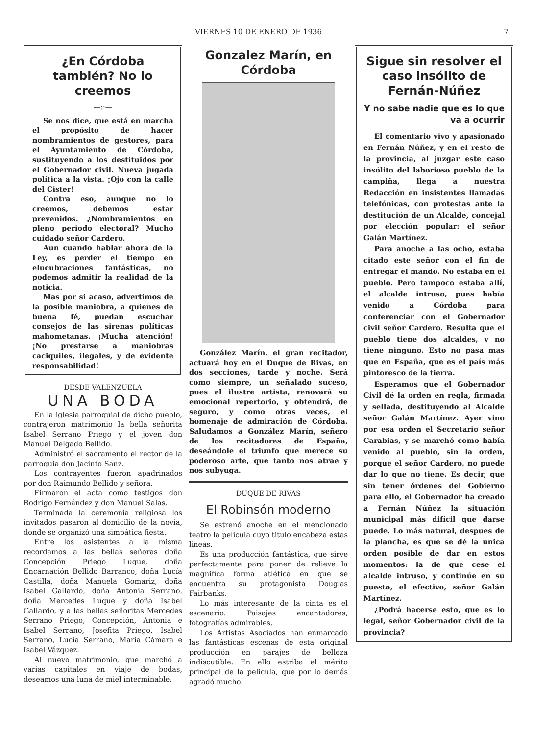VIERNES 10 DE ENERO DE 1936 7
¿En Córdoba también? No lo creemos
—::—
Se nos dice, que está en marcha el propósito de hacer nombramientos de gestores, para el Ayuntamiento de Córdoba, sustituyendo a los destituidos por el Gobernador civil. Nueva jugada política a la vista. ¡Ojo con la calle del Cister!
Contra eso, aunque no lo creemos, debemos estar prevenidos. ¿Nombramientos en pleno periodo electoral? Mucho cuidado señor Cardero.
Aun cuando hablar ahora de la Ley, es perder el tiempo en elucubraciones fantásticas, no podemos admitir la realidad de la noticia.
Mas por si acaso, advertimos de la posible maniobra, a quienes de buena fé, puedan escuchar consejos de las sirenas políticas mahometanas. ¡Mucha atención! ¡No prestarse a maniobras caciquiles, ilegales, y de evidente responsabilidad!
DESDE VALENZUELA
UNA BODA
En la iglesia parroquial de dicho pueblo, contrajeron matrimonio la bella señorita Isabel Serrano Priego y el joven don Manuel Delgado Bellido.
Administró el sacramento el rector de la parroquia don Jacinto Sanz.
Los contrayentes fueron apadrinados por don Raimundo Bellido y señora.
Firmaron el acta como testigos don Rodrigo Fernández y don Manuel Salas.
Terminada la ceremonia religiosa los invitados pasaron al domicilio de la novia, donde se organizó una simpática fiesta.
Entre los asistentes a la misma recordamos a las bellas señoras doña Concepción Priego Luque, doña Encarnación Bellido Barranco, doña Lucía Castilla, doña Manuela Gomariz, doña Isabel Gallardo, doña Antonia Serrano, doña Mercedes Luque y doña Isabel Gallardo, y a las bellas señoritas Mercedes Serrano Priego, Concepción, Antonia e Isabel Serrano, Josefita Priego, Isabel Serrano, Lucía Serrano, María Cámara e Isabel Vázquez.
Al nuevo matrimonio, que marchó a varias capitales en viaje de bodas, deseamos una luna de miel interminable.
Gonzalez Marín, en Córdoba
González Marín, el gran recitador, actuará hoy en el Duque de Rivas, en dos secciones, tarde y noche. Será como siempre, un señalado suceso, pues el ilustre artista, renovará su emocional repertorio, y obtendrá, de seguro, y como otras veces, el homenaje de admiración de Córdoba. Saludamos a González Marín, señero de los recitadores de España, deseándole el triunfo que merece su poderoso arte, que tanto nos atrae y nos subyuga.
DUQUE DE RIVAS
El Robinsón moderno
Se estrenó anoche en el mencionado teatro la pelicula cuyo titulo encabeza estas lineas.
Es una producción fantástica, que sirve perfectamente para poner de relieve la magnifica forma atlética en que se encuentra su protagonista Douglas Fairbanks.
Lo más interesante de la cinta es el escenario. Paisajes encantadores, fotografías admirables.
Los Artistas Asociados han enmarcado las fantásticas escenas de esta original producción en parajes de belleza indiscutible. En ello estriba el mérito principal de la pelicula, que por lo demás agradó mucho.
Sigue sin resolver el caso insólito de Fernán-Núñez
Y no sabe nadie que es lo que va a ocurrir
El comentario vivo y apasionado en Fernán Núñez, y en el resto de la provincia, al juzgar este caso insólito del laborioso pueblo de la campiña, llega a nuestra Redacción en insistentes llamadas telefónicas, con protestas ante la destitución de un Alcalde, concejal por elección popular: el señor Galán Martínez.
Para anoche a las ocho, estaba citado este señor con el fin de entregar el mando. No estaba en el pueblo. Pero tampoco estaba allí, el alcalde intruso, pues había venido a Córdoba para conferenciar con el Gobernador civil señor Cardero. Resulta que el pueblo tiene dos alcaldes, y no tiene ninguno. Esto no pasa mas que en España, que es el país más pintoresco de la tierra.
Esperamos que el Gobernador Civil dé la orden en regla, firmada y sellada, destituyendo al Alcalde señor Galán Martínez. Ayer vino por esa orden el Secretario señor Carabias, y se marchó como había venido al pueblo, sin la orden, porque el señor Cardero, no puede dar lo que no tiene. Es decir, que sin tener órdenes del Gobierno para ello, el Gobernador ha creado a Fernán Núñez la situación municipal más difícil que darse puede. Lo más natural, despues de la plancha, es que se dé la única orden posible de dar en estos momentos: la de que cese el alcalde intruso, y continúe en su puesto, el efectivo, señor Galán Martínez.
¿Podrá hacerse esto, que es lo legal, señor Gobernador civil de la provincia?